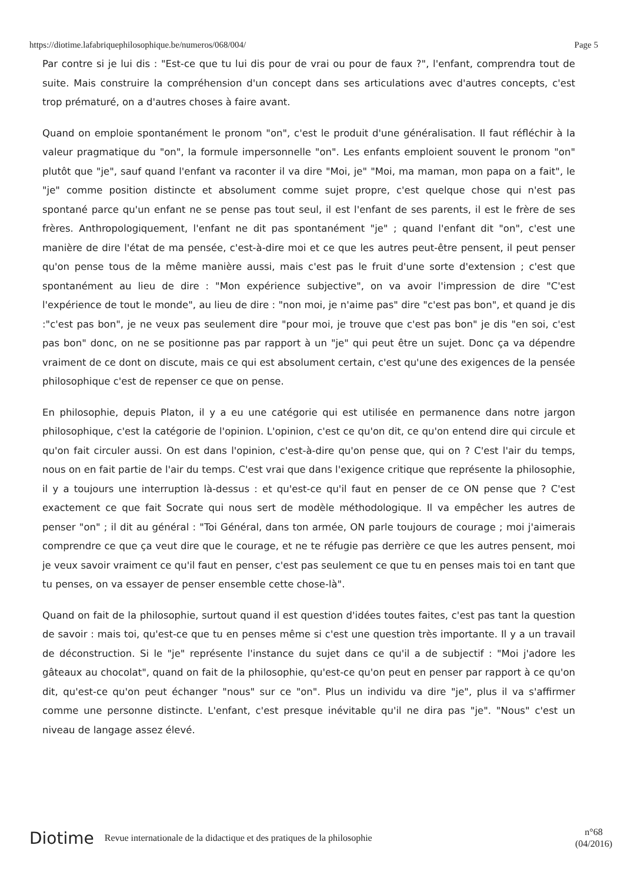https://diotime.lafabriquephilosophique.be/numeros/068/004/ Page 5
Par contre si je lui dis : "Est-ce que tu lui dis pour de vrai ou pour de faux ?", l'enfant, comprendra tout de suite. Mais construire la compréhension d'un concept dans ses articulations avec d'autres concepts, c'est trop prématuré, on a d'autres choses à faire avant.
Quand on emploie spontanément le pronom "on", c'est le produit d'une généralisation. Il faut réfléchir à la valeur pragmatique du "on", la formule impersonnelle "on". Les enfants emploient souvent le pronom "on" plutôt que "je", sauf quand l'enfant va raconter il va dire "Moi, je" "Moi, ma maman, mon papa on a fait", le "je" comme position distincte et absolument comme sujet propre, c'est quelque chose qui n'est pas spontané parce qu'un enfant ne se pense pas tout seul, il est l'enfant de ses parents, il est le frère de ses frères. Anthropologiquement, l'enfant ne dit pas spontanément "je" ; quand l'enfant dit "on", c'est une manière de dire l'état de ma pensée, c'est-à-dire moi et ce que les autres peut-être pensent, il peut penser qu'on pense tous de la même manière aussi, mais c'est pas le fruit d'une sorte d'extension ; c'est que spontanément au lieu de dire : "Mon expérience subjective", on va avoir l'impression de dire "C'est l'expérience de tout le monde", au lieu de dire : "non moi, je n'aime pas" dire "c'est pas bon", et quand je dis :"c'est pas bon", je ne veux pas seulement dire "pour moi, je trouve que c'est pas bon" je dis "en soi, c'est pas bon" donc, on ne se positionne pas par rapport à un "je" qui peut être un sujet. Donc ça va dépendre vraiment de ce dont on discute, mais ce qui est absolument certain, c'est qu'une des exigences de la pensée philosophique c'est de repenser ce que on pense.
En philosophie, depuis Platon, il y a eu une catégorie qui est utilisée en permanence dans notre jargon philosophique, c'est la catégorie de l'opinion. L'opinion, c'est ce qu'on dit, ce qu'on entend dire qui circule et qu'on fait circuler aussi. On est dans l'opinion, c'est-à-dire qu'on pense que, qui on ? C'est l'air du temps, nous on en fait partie de l'air du temps. C'est vrai que dans l'exigence critique que représente la philosophie, il y a toujours une interruption là-dessus : et qu'est-ce qu'il faut en penser de ce ON pense que ? C'est exactement ce que fait Socrate qui nous sert de modèle méthodologique. Il va empêcher les autres de penser "on" ; il dit au général : "Toi Général, dans ton armée, ON parle toujours de courage ; moi j'aimerais comprendre ce que ça veut dire que le courage, et ne te réfugie pas derrière ce que les autres pensent, moi je veux savoir vraiment ce qu'il faut en penser, c'est pas seulement ce que tu en penses mais toi en tant que tu penses, on va essayer de penser ensemble cette chose-là".
Quand on fait de la philosophie, surtout quand il est question d'idées toutes faites, c'est pas tant la question de savoir : mais toi, qu'est-ce que tu en penses même si c'est une question très importante. Il y a un travail de déconstruction. Si le "je" représente l'instance du sujet dans ce qu'il a de subjectif : "Moi j'adore les gâteaux au chocolat", quand on fait de la philosophie, qu'est-ce qu'on peut en penser par rapport à ce qu'on dit, qu'est-ce qu'on peut échanger "nous" sur ce "on". Plus un individu va dire "je", plus il va s'affirmer comme une personne distincte. L'enfant, c'est presque inévitable qu'il ne dira pas "je". "Nous" c'est un niveau de langage assez élevé.
Diotime Revue internationale de la didactique et des pratiques de la philosophie n°68
(04/2016)